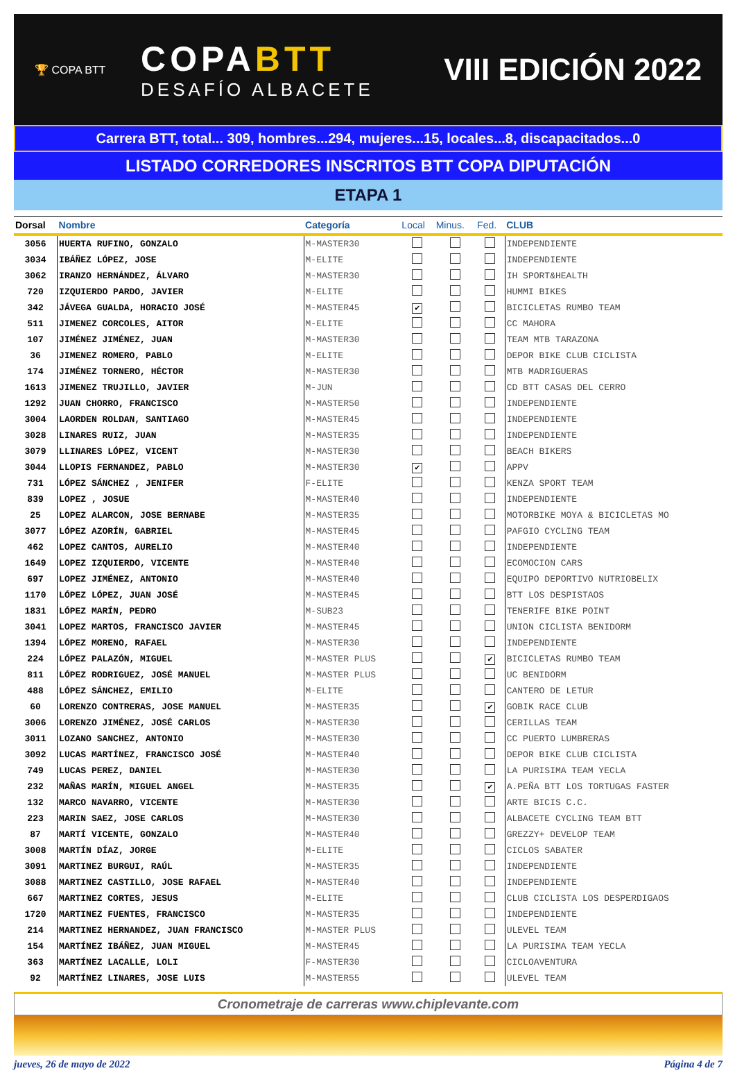🏆 COPA BTT
COPABTT
DESAFÍO ALBACETE
VIII EDICIÓN 2022
Carrera BTT, total... 309, hombres...294, mujeres...15, locales...8, discapacitados...0
LISTADO CORREDORES INSCRITOS BTT COPA DIPUTACIÓN
ETAPA 1
| Dorsal | Nombre | Categoría | Local | Minus. | Fed. | CLUB |
| --- | --- | --- | --- | --- | --- | --- |
| 3056 | HUERTA RUFINO, GONZALO | M-MASTER30 | | | | INDEPENDIENTE |
| 3034 | IBÁÑEZ LÓPEZ, JOSE | M-ELITE | | | | INDEPENDIENTE |
| 3062 | IRANZO HERNÁNDEZ, ÁLVARO | M-MASTER30 | | | | IH SPORT&HEALTH |
| 720 | IZQUIERDO PARDO, JAVIER | M-ELITE | | | | HUMMI BIKES |
| 342 | JÁVEGA GUALDA, HORACIO JOSÉ | M-MASTER45 | ✔ | | | BICICLETAS RUMBO TEAM |
| 511 | JIMENEZ CORCOLES, AITOR | M-ELITE | | | | CC MAHORA |
| 107 | JIMÉNEZ JIMÉNEZ, JUAN | M-MASTER30 | | | | TEAM MTB TARAZONA |
| 36 | JIMENEZ ROMERO, PABLO | M-ELITE | | | | DEPOR BIKE CLUB CICLISTA |
| 174 | JIMÉNEZ TORNERO, HÉCTOR | M-MASTER30 | | | | MTB MADRIGUERAS |
| 1613 | JIMENEZ TRUJILLO, JAVIER | M-JUN | | | | CD BTT CASAS DEL CERRO |
| 1292 | JUAN CHORRO, FRANCISCO | M-MASTER50 | | | | INDEPENDIENTE |
| 3004 | LAORDEN ROLDAN, SANTIAGO | M-MASTER45 | | | | INDEPENDIENTE |
| 3028 | LINARES RUIZ, JUAN | M-MASTER35 | | | | INDEPENDIENTE |
| 3079 | LLINARES LÓPEZ, VICENT | M-MASTER30 | | | | BEACH BIKERS |
| 3044 | LLOPIS FERNANDEZ, PABLO | M-MASTER30 | ✔ | | | APPV |
| 731 | LÓPEZ SÁNCHEZ , JENIFER | F-ELITE | | | | KENZA SPORT TEAM |
| 839 | LOPEZ , JOSUE | M-MASTER40 | | | | INDEPENDIENTE |
| 25 | LOPEZ ALARCON, JOSE BERNABE | M-MASTER35 | | | | MOTORBIKE MOYA & BICICLETAS MO |
| 3077 | LÓPEZ AZORÍN, GABRIEL | M-MASTER45 | | | | PAFGIO CYCLING TEAM |
| 462 | LOPEZ CANTOS, AURELIO | M-MASTER40 | | | | INDEPENDIENTE |
| 1649 | LOPEZ IZQUIERDO, VICENTE | M-MASTER40 | | | | ECOMOCION CARS |
| 697 | LOPEZ JIMÉNEZ, ANTONIO | M-MASTER40 | | | | EQUIPO DEPORTIVO NUTRIOBELIX |
| 1170 | LÓPEZ LÓPEZ, JUAN JOSÉ | M-MASTER45 | | | | BTT LOS DESPISTAOS |
| 1831 | LÓPEZ MARÍN, PEDRO | M-SUB23 | | | | TENERIFE BIKE POINT |
| 3041 | LOPEZ MARTOS, FRANCISCO JAVIER | M-MASTER45 | | | | UNION CICLISTA BENIDORM |
| 1394 | LÓPEZ MORENO, RAFAEL | M-MASTER30 | | | | INDEPENDIENTE |
| 224 | LÓPEZ PALAZÓN, MIGUEL | M-MASTER PLUS | | | ✔ | BICICLETAS RUMBO TEAM |
| 811 | LÓPEZ RODRIGUEZ, JOSÉ MANUEL | M-MASTER PLUS | | | | UC BENIDORM |
| 488 | LÓPEZ SÁNCHEZ, EMILIO | M-ELITE | | | | CANTERO DE LETUR |
| 60 | LORENZO CONTRERAS, JOSE MANUEL | M-MASTER35 | | | ✔ | GOBIK RACE CLUB |
| 3006 | LORENZO JIMÉNEZ, JOSÉ CARLOS | M-MASTER30 | | | | CERILLAS TEAM |
| 3011 | LOZANO SANCHEZ, ANTONIO | M-MASTER30 | | | | CC PUERTO LUMBRERAS |
| 3092 | LUCAS MARTÍNEZ, FRANCISCO JOSÉ | M-MASTER40 | | | | DEPOR BIKE CLUB CICLISTA |
| 749 | LUCAS PEREZ, DANIEL | M-MASTER30 | | | | LA PURISIMA TEAM YECLA |
| 232 | MAÑAS MARÍN, MIGUEL ANGEL | M-MASTER35 | | | ✔ | A.PEÑA BTT LOS TORTUGAS FASTER |
| 132 | MARCO NAVARRO, VICENTE | M-MASTER30 | | | | ARTE BICIS C.C. |
| 223 | MARIN SAEZ, JOSE CARLOS | M-MASTER30 | | | | ALBACETE CYCLING TEAM BTT |
| 87 | MARTÍ VICENTE, GONZALO | M-MASTER40 | | | | GREZZY+ DEVELOP TEAM |
| 3008 | MARTÍN DÍAZ, JORGE | M-ELITE | | | | CICLOS SABATER |
| 3091 | MARTINEZ BURGUI, RAÚL | M-MASTER35 | | | | INDEPENDIENTE |
| 3088 | MARTINEZ CASTILLO, JOSE RAFAEL | M-MASTER40 | | | | INDEPENDIENTE |
| 667 | MARTINEZ CORTES, JESUS | M-ELITE | | | | CLUB CICLISTA LOS DESPERDIGAOS |
| 1720 | MARTINEZ FUENTES, FRANCISCO | M-MASTER35 | | | | INDEPENDIENTE |
| 214 | MARTINEZ HERNANDEZ, JUAN FRANCISCO | M-MASTER PLUS | | | | ULEVEL TEAM |
| 154 | MARTÍNEZ IBÁÑEZ, JUAN MIGUEL | M-MASTER45 | | | | LA PURISIMA TEAM YECLA |
| 363 | MARTÍNEZ LACALLE, LOLI | F-MASTER30 | | | | CICLOAVENTURA |
| 92 | MARTÍNEZ LINARES, JOSE LUIS | M-MASTER55 | | | | ULEVEL TEAM |
Cronometraje de carreras www.chiplevante.com
jueves, 26 de mayo de 2022 Página 4 de 7